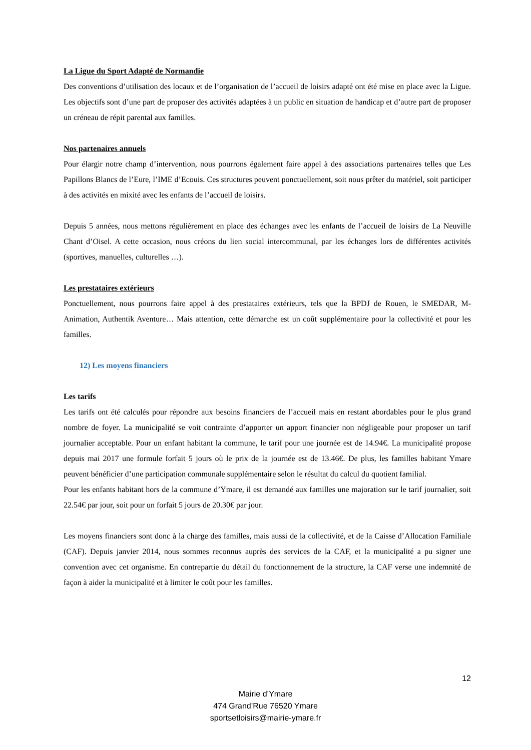La Ligue du Sport Adapté de Normandie
Des conventions d’utilisation des locaux et de l’organisation de l’accueil de loisirs adapté ont été mise en place avec la Ligue. Les objectifs sont d’une part de proposer des activités adaptées à un public en situation de handicap et d’autre part de proposer un créneau de répit parental aux familles.
Nos partenaires annuels
Pour élargir notre champ d’intervention, nous pourrons également faire appel à des associations partenaires telles que Les Papillons Blancs de l’Eure, l’IME d’Ecouis. Ces structures peuvent ponctuellement, soit nous prêter du matériel, soit participer à des activités en mixité avec les enfants de l’accueil de loisirs.
Depuis 5 années, nous mettons régulièrement en place des échanges avec les enfants de l’accueil de loisirs de La Neuville Chant d’Oisel. A cette occasion, nous créons du lien social intercommunal, par les échanges lors de différentes activités (sportives, manuelles, culturelles …).
Les prestataires extérieurs
Ponctuellement, nous pourrons faire appel à des prestataires extérieurs, tels que la BPDJ de Rouen, le SMEDAR, M-Animation, Authentik Aventure… Mais attention, cette démarche est un coût supplémentaire pour la collectivité et pour les familles.
12) Les moyens financiers
Les tarifs
Les tarifs ont été calculés pour répondre aux besoins financiers de l’accueil mais en restant abordables pour le plus grand nombre de foyer. La municipalité se voit contrainte d’apporter un apport financier non négligeable pour proposer un tarif journalier acceptable. Pour un enfant habitant la commune, le tarif pour une journée est de 14.94€. La municipalité propose depuis mai 2017 une formule forfait 5 jours où le prix de la journée est de 13.46€. De plus, les familles habitant Ymare peuvent bénéficier d’une participation communale supplémentaire selon le résultat du calcul du quotient familial.
Pour les enfants habitant hors de la commune d’Ymare, il est demandé aux familles une majoration sur le tarif journalier, soit 22.54€ par jour, soit pour un forfait 5 jours de 20.30€ par jour.
Les moyens financiers sont donc à la charge des familles, mais aussi de la collectivité, et de la Caisse d’Allocation Familiale (CAF). Depuis janvier 2014, nous sommes reconnus auprès des services de la CAF, et la municipalité a pu signer une convention avec cet organisme. En contrepartie du détail du fonctionnement de la structure, la CAF verse une indemnité de façon à aider la municipalité et à limiter le coût pour les familles.
12
Mairie d’Ymare
474 Grand’Rue 76520 Ymare
sportsetloisirs@mairie-ymare.fr